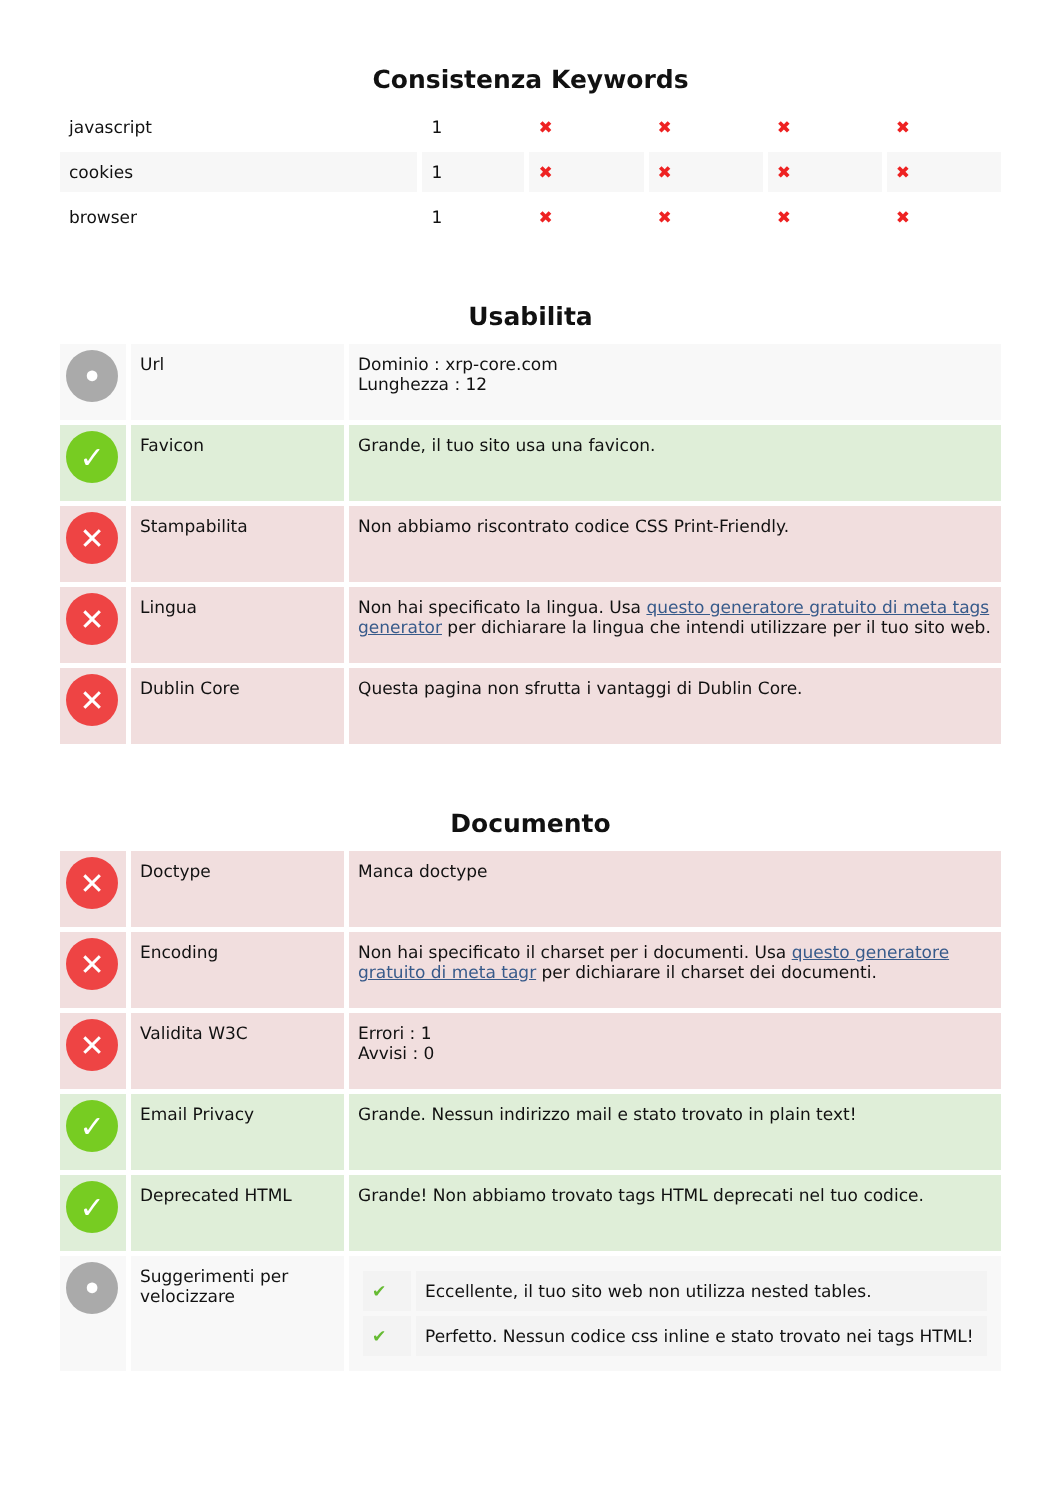Consistenza Keywords
| javascript | 1 | ✖ | ✖ | ✖ | ✖ |
| cookies | 1 | ✖ | ✖ | ✖ | ✖ |
| browser | 1 | ✖ | ✖ | ✖ | ✖ |
Usabilita
| • | Url | Dominio : xrp-core.com Lunghezza : 12 |
| ✓ | Favicon | Grande, il tuo sito usa una favicon. |
| ✕ | Stampabilita | Non abbiamo riscontrato codice CSS Print-Friendly. |
| ✕ | Lingua | Non hai specificato la lingua. Usa questo generatore gratuito di meta tags generator per dichiarare la lingua che intendi utilizzare per il tuo sito web. |
| ✕ | Dublin Core | Questa pagina non sfrutta i vantaggi di Dublin Core. |
Documento
| ✕ | Doctype | Manca doctype |
| ✕ | Encoding | Non hai specificato il charset per i documenti. Usa questo generatore gratuito di meta tagr per dichiarare il charset dei documenti. |
| ✕ | Validita W3C | Errori : 1 Avvisi : 0 |
| ✓ | Email Privacy | Grande. Nessun indirizzo mail e stato trovato in plain text! |
| ✓ | Deprecated HTML | Grande! Non abbiamo trovato tags HTML deprecati nel tuo codice. |
| • | Suggerimenti per velocizzare | / ✔ / Eccellente, il tuo sito web non utilizza nested tables. / / ✔ / Perfetto. Nessun codice css inline e stato trovato nei tags HTML! / |